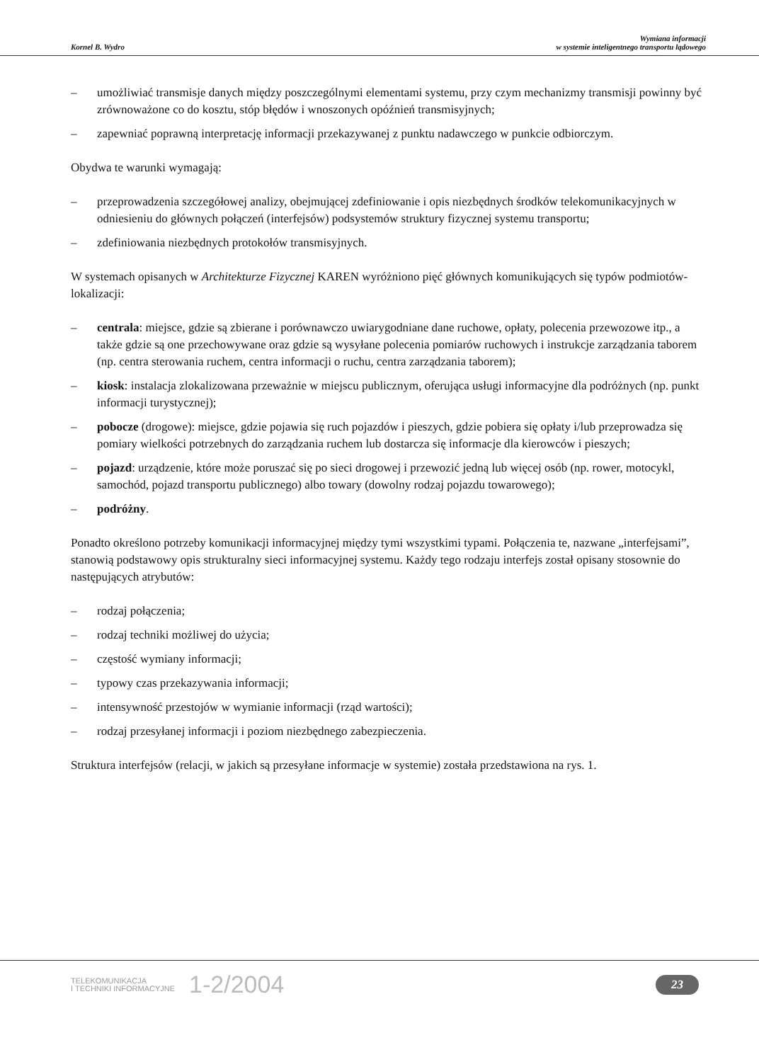Kornel B. Wydro
Wymiana informacji
w systemie inteligentnego transportu lądowego
– umożliwiać transmisje danych między poszczególnymi elementami systemu, przy czym mechanizmy transmisji powinny być zrównoważone co do kosztu, stóp błędów i wnoszonych opóźnień transmisyjnych;
– zapewniać poprawną interpretację informacji przekazywanej z punktu nadawczego w punkcie odbiorczym.
Obydwa te warunki wymagają:
– przeprowadzenia szczegółowej analizy, obejmującej zdefiniowanie i opis niezbędnych środków telekomunikacyjnych w odniesieniu do głównych połączeń (interfejsów) podsystemów struktury fizycznej systemu transportu;
– zdefiniowania niezbędnych protokołów transmisyjnych.
W systemach opisanych w Architekturze Fizycznej KAREN wyróżniono pięć głównych komunikujących się typów podmiotów-lokalizacji:
– centrala: miejsce, gdzie są zbierane i porównawczo uwiarygodniane dane ruchowe, opłaty, polecenia przewozowe itp., a także gdzie są one przechowywane oraz gdzie są wysyłane polecenia pomiarów ruchowych i instrukcje zarządzania taborem (np. centra sterowania ruchem, centra informacji o ruchu, centra zarządzania taborem);
– kiosk: instalacja zlokalizowana przeważnie w miejscu publicznym, oferująca usługi informacyjne dla podróżnych (np. punkt informacji turystycznej);
– pobocze (drogowe): miejsce, gdzie pojawia się ruch pojazdów i pieszych, gdzie pobiera się opłaty i/lub przeprowadza się pomiary wielkości potrzebnych do zarządzania ruchem lub dostarcza się informacje dla kierowców i pieszych;
– pojazd: urządzenie, które może poruszać się po sieci drogowej i przewozić jedną lub więcej osób (np. rower, motocykl, samochód, pojazd transportu publicznego) albo towary (dowolny rodzaj pojazdu towarowego);
– podróżny.
Ponadto określono potrzeby komunikacji informacyjnej między tymi wszystkimi typami. Połączenia te, nazwane „interfejsami”, stanowią podstawowy opis strukturalny sieci informacyjnej systemu. Każdy tego rodzaju interfejs został opisany stosownie do następujących atrybutów:
– rodzaj połączenia;
– rodzaj techniki możliwej do użycia;
– częstość wymiany informacji;
– typowy czas przekazywania informacji;
– intensywność przestojów w wymianie informacji (rząd wartości);
– rodzaj przesyłanej informacji i poziom niezbędnego zabezpieczenia.
Struktura interfejsów (relacji, w jakich są przesyłane informacje w systemie) została przedstawiona na rys. 1.
TELEKOMUNIKACJA
I TECHNIKI INFORMACYJNE
1-2/2004
23